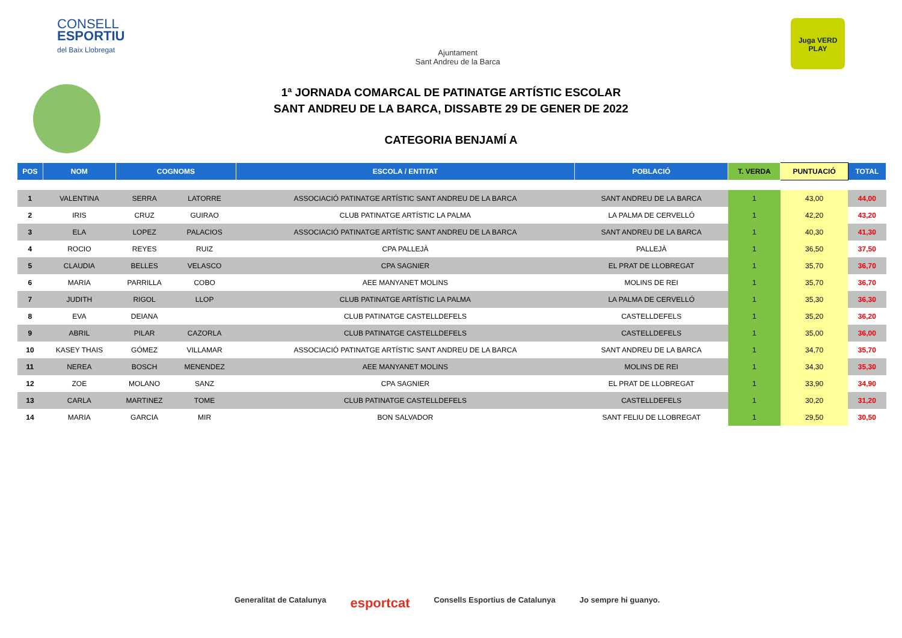CONSELL
ESPORTIU
del Baix Llobregat
Ajuntament
Sant Andreu de la Barca
Juga VERD PLAY
1ª JORNADA COMARCAL DE PATINATGE ARTÍSTIC ESCOLAR
SANT ANDREU DE LA BARCA, DISSABTE 29 DE GENER DE 2022
CATEGORIA BENJAMÍ A
| POS | NOM | COGNOMS | | ESCOLA / ENTITAT | POBLACIÓ | T. VERDA | PUNTUACIÓ | TOTAL |
| --- | --- | --- | --- | --- | --- | --- | --- | --- |
| 1 | VALENTINA | SERRA | LATORRE | ASSOCIACIÓ PATINATGE ARTÍSTIC SANT ANDREU DE LA BARCA | SANT ANDREU DE LA BARCA | 1 | 43,00 | 44,00 |
| 2 | IRIS | CRUZ | GUIRAO | CLUB PATINATGE ARTÍSTIC LA PALMA | LA PALMA DE CERVELLÓ | 1 | 42,20 | 43,20 |
| 3 | ELA | LOPEZ | PALACIOS | ASSOCIACIÓ PATINATGE ARTÍSTIC SANT ANDREU DE LA BARCA | SANT ANDREU DE LA BARCA | 1 | 40,30 | 41,30 |
| 4 | ROCIO | REYES | RUIZ | CPA PALLEJÀ | PALLEJÀ | 1 | 36,50 | 37,50 |
| 5 | CLAUDIA | BELLES | VELASCO | CPA SAGNIER | EL PRAT DE LLOBREGAT | 1 | 35,70 | 36,70 |
| 6 | MARIA | PARRILLA | COBO | AEE MANYANET MOLINS | MOLINS DE REI | 1 | 35,70 | 36,70 |
| 7 | JUDITH | RIGOL | LLOP | CLUB PATINATGE ARTÍSTIC LA PALMA | LA PALMA DE CERVELLÓ | 1 | 35,30 | 36,30 |
| 8 | EVA | DEIANA | | CLUB PATINATGE CASTELLDEFELS | CASTELLDEFELS | 1 | 35,20 | 36,20 |
| 9 | ABRIL | PILAR | CAZORLA | CLUB PATINATGE CASTELLDEFELS | CASTELLDEFELS | 1 | 35,00 | 36,00 |
| 10 | KASEY THAIS | GÓMEZ | VILLAMAR | ASSOCIACIÓ PATINATGE ARTÍSTIC SANT ANDREU DE LA BARCA | SANT ANDREU DE LA BARCA | 1 | 34,70 | 35,70 |
| 11 | NEREA | BOSCH | MENENDEZ | AEE MANYANET MOLINS | MOLINS DE REI | 1 | 34,30 | 35,30 |
| 12 | ZOE | MOLANO | SANZ | CPA SAGNIER | EL PRAT DE LLOBREGAT | 1 | 33,90 | 34,90 |
| 13 | CARLA | MARTINEZ | TOME | CLUB PATINATGE CASTELLDEFELS | CASTELLDEFELS | 1 | 30,20 | 31,20 |
| 14 | MARIA | GARCIA | MIR | BON SALVADOR | SANT FELIU DE LLOBREGAT | 1 | 29,50 | 30,50 |
Generalitat de Catalunya esportcat Consells Esportius de Catalunya Jo sempre hi guanyo.